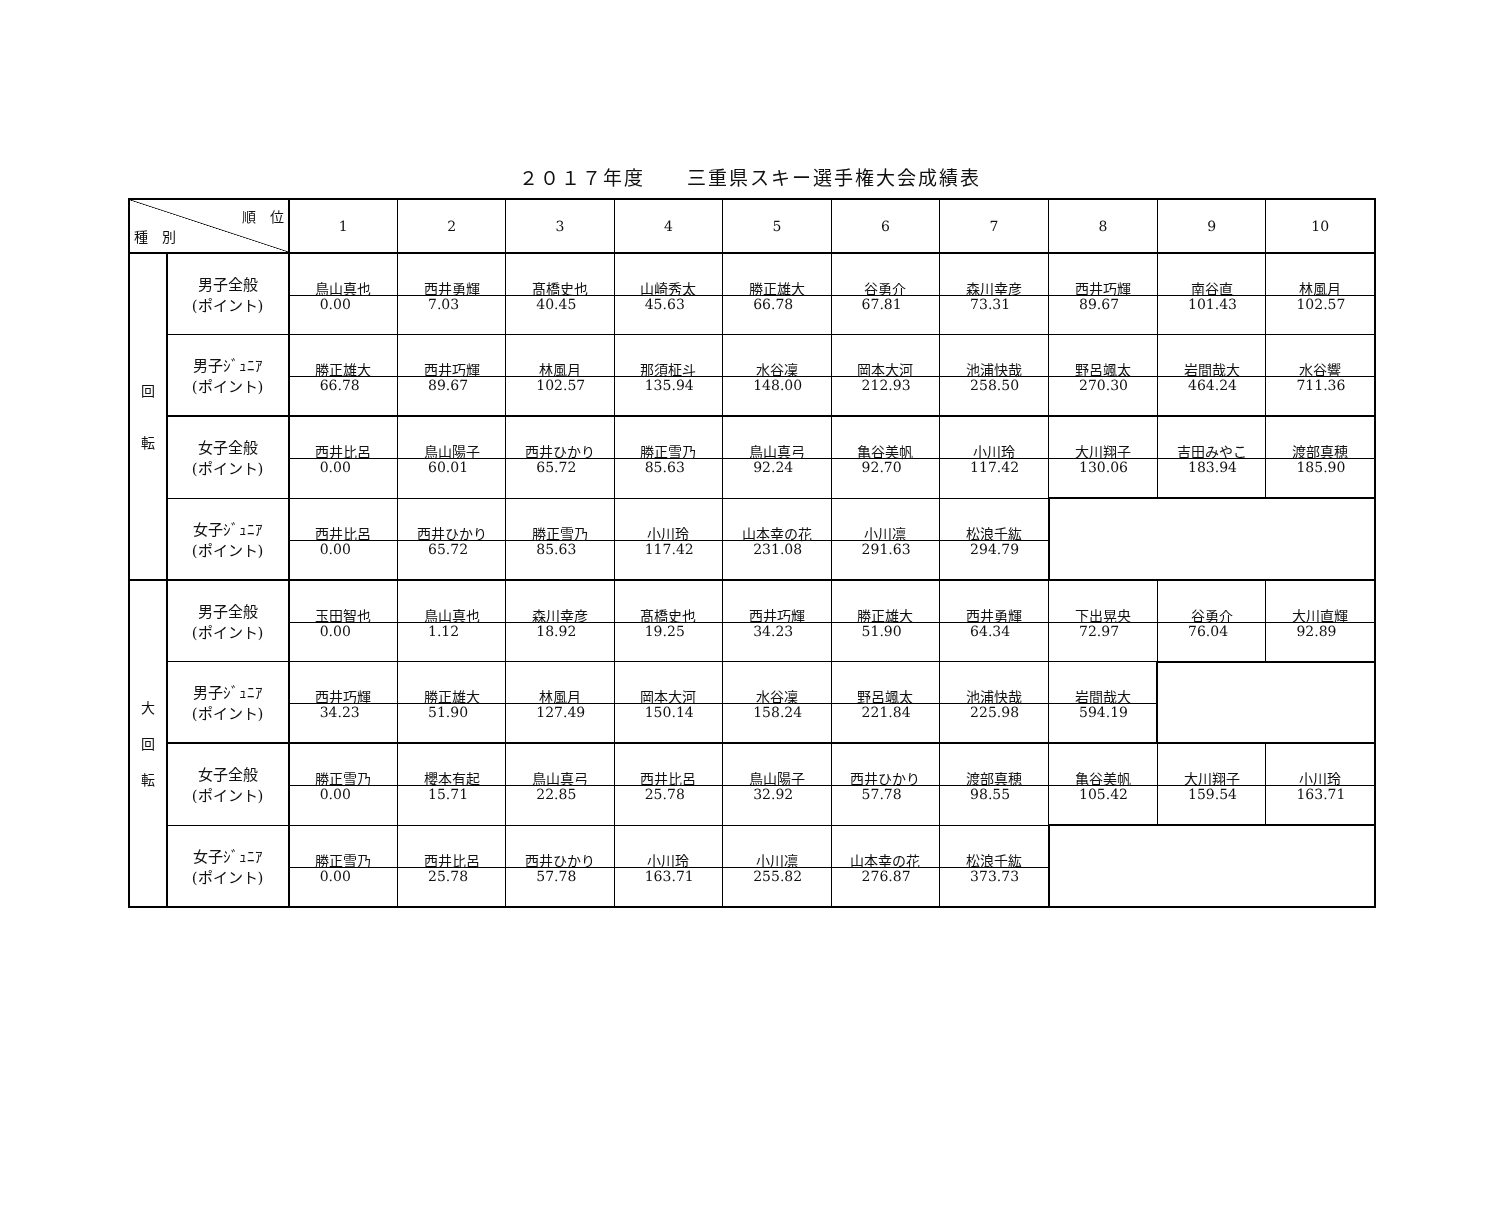２０１７年度　　三重県スキー選手権大会成績表
| 順 位 種 別 | | 1 | 2 | 3 | 4 | 5 | 6 | 7 | 8 | 9 | 10 |
| 回 転 | 男子全般 (ポイント) | 鳥山真也 0.00 | 西井勇輝 7.03 | 髙橋史也 40.45 | 山崎秀太 45.63 | 勝正雄大 66.78 | 谷勇介 67.81 | 森川幸彦 73.31 | 西井巧輝 89.67 | 南谷直 101.43 | 林風月 102.57 |
| | 男子ｼﾞｭﾆｱ (ポイント) | 勝正雄大 66.78 | 西井巧輝 89.67 | 林風月 102.57 | 那須柾斗 135.94 | 水谷凜 148.00 | 岡本大河 212.93 | 池浦快哉 258.50 | 野呂颯太 270.30 | 岩間哉大 464.24 | 水谷響 711.36 |
| | 女子全般 (ポイント) | 西井比呂 0.00 | 鳥山陽子 60.01 | 西井ひかり 65.72 | 勝正雪乃 85.63 | 鳥山真弓 92.24 | 亀谷美帆 92.70 | 小川玲 117.42 | 大川翔子 130.06 | 吉田みやこ 183.94 | 渡部真穂 185.90 |
| | 女子ｼﾞｭﾆｱ (ポイント) | 西井比呂 0.00 | 西井ひかり 65.72 | 勝正雪乃 85.63 | 小川玲 117.42 | 山本幸の花 231.08 | 小川凛 291.63 | 松浪千紘 294.79 | | | |
| 大 回 転 | 男子全般 (ポイント) | 玉田智也 0.00 | 鳥山真也 1.12 | 森川幸彦 18.92 | 髙橋史也 19.25 | 西井巧輝 34.23 | 勝正雄大 51.90 | 西井勇輝 64.34 | 下出晃央 72.97 | 谷勇介 76.04 | 大川直輝 92.89 |
| | 男子ｼﾞｭﾆｱ (ポイント) | 西井巧輝 34.23 | 勝正雄大 51.90 | 林風月 127.49 | 岡本大河 150.14 | 水谷凜 158.24 | 野呂颯太 221.84 | 池浦快哉 225.98 | 岩間哉大 594.19 | | |
| | 女子全般 (ポイント) | 勝正雪乃 0.00 | 櫻本有起 15.71 | 鳥山真弓 22.85 | 西井比呂 25.78 | 鳥山陽子 32.92 | 西井ひかり 57.78 | 渡部真穂 98.55 | 亀谷美帆 105.42 | 大川翔子 159.54 | 小川玲 163.71 |
| | 女子ｼﾞｭﾆｱ (ポイント) | 勝正雪乃 0.00 | 西井比呂 25.78 | 西井ひかり 57.78 | 小川玲 163.71 | 小川凛 255.82 | 山本幸の花 276.87 | 松浪千紘 373.73 | | | |